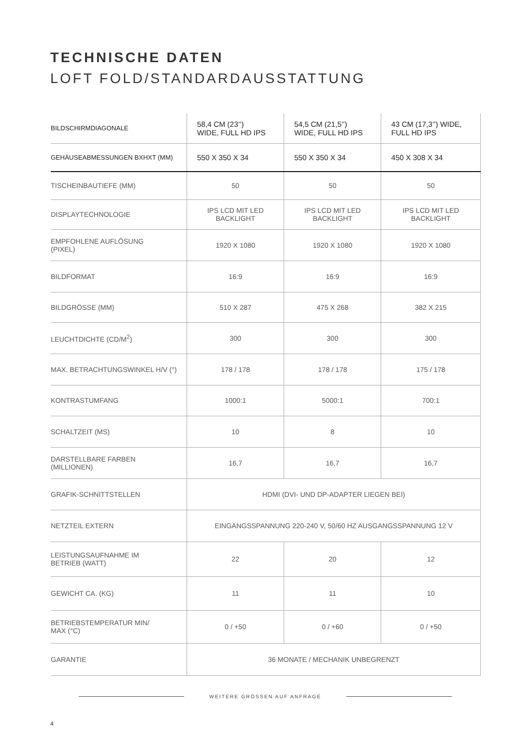TECHNISCHE DATEN
LOFT FOLD/STANDARDAUSSTATTUNG
| BILDSCHIRMDIAGONALE | 58,4 CM (23’’) WIDE, FULL HD IPS | 54,5 CM (21,5’’) WIDE, FULL HD IPS | 43 CM (17,3’’) WIDE, FULL HD IPS |
| --- | --- | --- | --- |
| GEHÄUSEABMESSUNGEN BXHXT (MM) | 550 X 350 X 34 | 550 X 350 X 34 | 450 X 308 X 34 |
| TISCHEINBAUTIEFE (MM) | 50 | 50 | 50 |
| DISPLAYTECHNOLOGIE | IPS LCD MIT LED BACKLIGHT | IPS LCD MIT LED BACKLIGHT | IPS LCD MIT LED BACKLIGHT |
| EMPFOHLENE AUFLÖSUNG (PIXEL) | 1920 X 1080 | 1920 X 1080 | 1920 X 1080 |
| BILDFORMAT | 16:9 | 16:9 | 16:9 |
| BILDGRÖSSE (MM) | 510 X 287 | 475 X 268 | 382 X 215 |
| LEUCHTDICHTE (CD/M<sup>2</sup>) | 300 | 300 | 300 |
| MAX. BETRACHTUNGSWINKEL H/V (°) | 178 / 178 | 178 / 178 | 175 / 178 |
| KONTRASTUMFANG | 1000:1 | 5000:1 | 700:1 |
| SCHALTZEIT (MS) | 10 | 8 | 10 |
| DARSTELLBARE FARBEN (MILLIONEN) | 16,7 | 16,7 | 16,7 |
| GRAFIK-SCHNITTSTELLEN | HDMI (DVI- UND DP-ADAPTER LIEGEN BEI) | | |
| NETZTEIL EXTERN | EINGANGSSPANNUNG 220-240 V, 50/60 HZ AUSGANGSSPANNUNG 12 V | | |
| LEISTUNGSAUFNAHME IM BETRIEB (WATT) | 22 | 20 | 12 |
| GEWICHT CA. (KG) | 11 | 11 | 10 |
| BETRIEBSTEMPERATUR MIN/ MAX (°C) | 0 / +50 | 0 / +60 | 0 / +50 |
| GARANTIE | 36 MONATE / MECHANIK UNBEGRENZT | | |
WEITERE GRÖSSEN AUF ANFRAGE
4